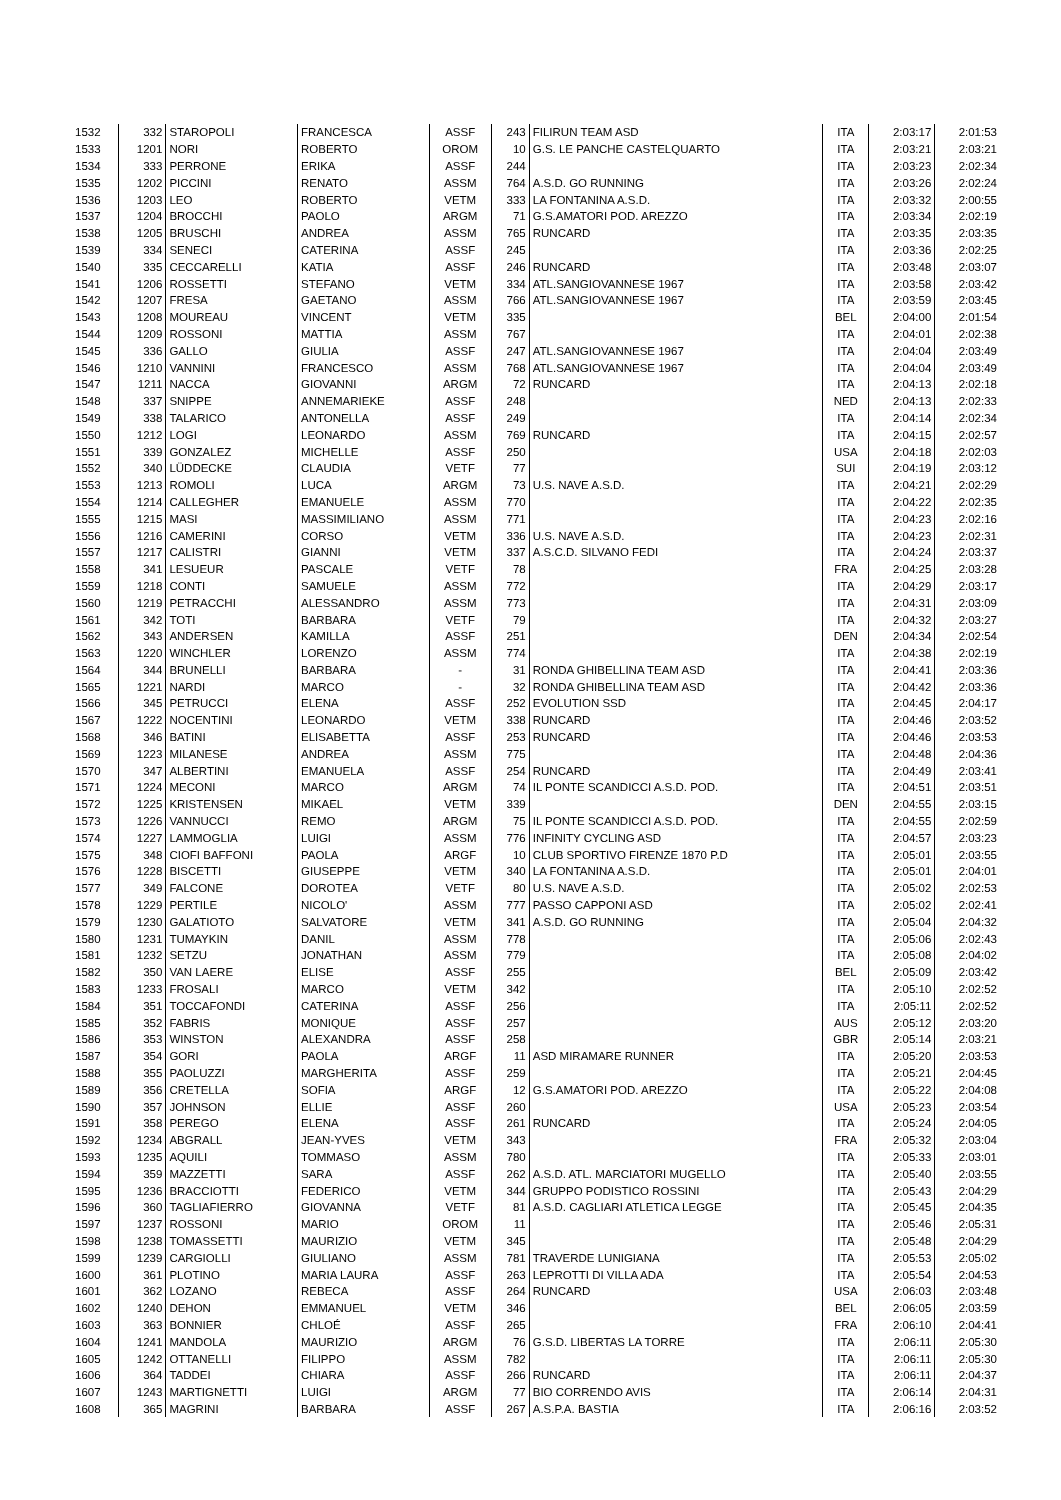| 1532 | 332 | STAROPOLI | FRANCESCA | ASSF | 243 | FILIRUN TEAM ASD | ITA | 2:03:17 | 2:01:53 |
| 1533 | 1201 | NORI | ROBERTO | OROM | 10 | G.S. LE PANCHE CASTELQUARTO | ITA | 2:03:21 | 2:03:21 |
| 1534 | 333 | PERRONE | ERIKA | ASSF | 244 | | ITA | 2:03:23 | 2:02:34 |
| 1535 | 1202 | PICCINI | RENATO | ASSM | 764 | A.S.D. GO RUNNING | ITA | 2:03:26 | 2:02:24 |
| 1536 | 1203 | LEO | ROBERTO | VETM | 333 | LA FONTANINA A.S.D. | ITA | 2:03:32 | 2:00:55 |
| 1537 | 1204 | BROCCHI | PAOLO | ARGM | 71 | G.S.AMATORI POD. AREZZO | ITA | 2:03:34 | 2:02:19 |
| 1538 | 1205 | BRUSCHI | ANDREA | ASSM | 765 | RUNCARD | ITA | 2:03:35 | 2:03:35 |
| 1539 | 334 | SENECI | CATERINA | ASSF | 245 | | ITA | 2:03:36 | 2:02:25 |
| 1540 | 335 | CECCARELLI | KATIA | ASSF | 246 | RUNCARD | ITA | 2:03:48 | 2:03:07 |
| 1541 | 1206 | ROSSETTI | STEFANO | VETM | 334 | ATL.SANGIOVANNESE 1967 | ITA | 2:03:58 | 2:03:42 |
| 1542 | 1207 | FRESA | GAETANO | ASSM | 766 | ATL.SANGIOVANNESE 1967 | ITA | 2:03:59 | 2:03:45 |
| 1543 | 1208 | MOUREAU | VINCENT | VETM | 335 | | BEL | 2:04:00 | 2:01:54 |
| 1544 | 1209 | ROSSONI | MATTIA | ASSM | 767 | | ITA | 2:04:01 | 2:02:38 |
| 1545 | 336 | GALLO | GIULIA | ASSF | 247 | ATL.SANGIOVANNESE 1967 | ITA | 2:04:04 | 2:03:49 |
| 1546 | 1210 | VANNINI | FRANCESCO | ASSM | 768 | ATL.SANGIOVANNESE 1967 | ITA | 2:04:04 | 2:03:49 |
| 1547 | 1211 | NACCA | GIOVANNI | ARGM | 72 | RUNCARD | ITA | 2:04:13 | 2:02:18 |
| 1548 | 337 | SNIPPE | ANNEMARIEKE | ASSF | 248 | | NED | 2:04:13 | 2:02:33 |
| 1549 | 338 | TALARICO | ANTONELLA | ASSF | 249 | | ITA | 2:04:14 | 2:02:34 |
| 1550 | 1212 | LOGI | LEONARDO | ASSM | 769 | RUNCARD | ITA | 2:04:15 | 2:02:57 |
| 1551 | 339 | GONZALEZ | MICHELLE | ASSF | 250 | | USA | 2:04:18 | 2:02:03 |
| 1552 | 340 | LÜDDECKE | CLAUDIA | VETF | 77 | | SUI | 2:04:19 | 2:03:12 |
| 1553 | 1213 | ROMOLI | LUCA | ARGM | 73 | U.S. NAVE A.S.D. | ITA | 2:04:21 | 2:02:29 |
| 1554 | 1214 | CALLEGHER | EMANUELE | ASSM | 770 | | ITA | 2:04:22 | 2:02:35 |
| 1555 | 1215 | MASI | MASSIMILIANO | ASSM | 771 | | ITA | 2:04:23 | 2:02:16 |
| 1556 | 1216 | CAMERINI | CORSO | VETM | 336 | U.S. NAVE A.S.D. | ITA | 2:04:23 | 2:02:31 |
| 1557 | 1217 | CALISTRI | GIANNI | VETM | 337 | A.S.C.D. SILVANO FEDI | ITA | 2:04:24 | 2:03:37 |
| 1558 | 341 | LESUEUR | PASCALE | VETF | 78 | | FRA | 2:04:25 | 2:03:28 |
| 1559 | 1218 | CONTI | SAMUELE | ASSM | 772 | | ITA | 2:04:29 | 2:03:17 |
| 1560 | 1219 | PETRACCHI | ALESSANDRO | ASSM | 773 | | ITA | 2:04:31 | 2:03:09 |
| 1561 | 342 | TOTI | BARBARA | VETF | 79 | | ITA | 2:04:32 | 2:03:27 |
| 1562 | 343 | ANDERSEN | KAMILLA | ASSF | 251 | | DEN | 2:04:34 | 2:02:54 |
| 1563 | 1220 | WINCHLER | LORENZO | ASSM | 774 | | ITA | 2:04:38 | 2:02:19 |
| 1564 | 344 | BRUNELLI | BARBARA | - | 31 | RONDA GHIBELLINA TEAM ASD | ITA | 2:04:41 | 2:03:36 |
| 1565 | 1221 | NARDI | MARCO | - | 32 | RONDA GHIBELLINA TEAM ASD | ITA | 2:04:42 | 2:03:36 |
| 1566 | 345 | PETRUCCI | ELENA | ASSF | 252 | EVOLUTION SSD | ITA | 2:04:45 | 2:04:17 |
| 1567 | 1222 | NOCENTINI | LEONARDO | VETM | 338 | RUNCARD | ITA | 2:04:46 | 2:03:52 |
| 1568 | 346 | BATINI | ELISABETTA | ASSF | 253 | RUNCARD | ITA | 2:04:46 | 2:03:53 |
| 1569 | 1223 | MILANESE | ANDREA | ASSM | 775 | | ITA | 2:04:48 | 2:04:36 |
| 1570 | 347 | ALBERTINI | EMANUELA | ASSF | 254 | RUNCARD | ITA | 2:04:49 | 2:03:41 |
| 1571 | 1224 | MECONI | MARCO | ARGM | 74 | IL PONTE SCANDICCI A.S.D. POD. | ITA | 2:04:51 | 2:03:51 |
| 1572 | 1225 | KRISTENSEN | MIKAEL | VETM | 339 | | DEN | 2:04:55 | 2:03:15 |
| 1573 | 1226 | VANNUCCI | REMO | ARGM | 75 | IL PONTE SCANDICCI A.S.D. POD. | ITA | 2:04:55 | 2:02:59 |
| 1574 | 1227 | LAMMOGLIA | LUIGI | ASSM | 776 | INFINITY CYCLING ASD | ITA | 2:04:57 | 2:03:23 |
| 1575 | 348 | CIOFI BAFFONI | PAOLA | ARGF | 10 | CLUB SPORTIVO FIRENZE 1870 P.D | ITA | 2:05:01 | 2:03:55 |
| 1576 | 1228 | BISCETTI | GIUSEPPE | VETM | 340 | LA FONTANINA A.S.D. | ITA | 2:05:01 | 2:04:01 |
| 1577 | 349 | FALCONE | DOROTEA | VETF | 80 | U.S. NAVE A.S.D. | ITA | 2:05:02 | 2:02:53 |
| 1578 | 1229 | PERTILE | NICOLO' | ASSM | 777 | PASSO CAPPONI ASD | ITA | 2:05:02 | 2:02:41 |
| 1579 | 1230 | GALATIOTO | SALVATORE | VETM | 341 | A.S.D. GO RUNNING | ITA | 2:05:04 | 2:04:32 |
| 1580 | 1231 | TUMAYKIN | DANIL | ASSM | 778 | | ITA | 2:05:06 | 2:02:43 |
| 1581 | 1232 | SETZU | JONATHAN | ASSM | 779 | | ITA | 2:05:08 | 2:04:02 |
| 1582 | 350 | VAN LAERE | ELISE | ASSF | 255 | | BEL | 2:05:09 | 2:03:42 |
| 1583 | 1233 | FROSALI | MARCO | VETM | 342 | | ITA | 2:05:10 | 2:02:52 |
| 1584 | 351 | TOCCAFONDI | CATERINA | ASSF | 256 | | ITA | 2:05:11 | 2:02:52 |
| 1585 | 352 | FABRIS | MONIQUE | ASSF | 257 | | AUS | 2:05:12 | 2:03:20 |
| 1586 | 353 | WINSTON | ALEXANDRA | ASSF | 258 | | GBR | 2:05:14 | 2:03:21 |
| 1587 | 354 | GORI | PAOLA | ARGF | 11 | ASD MIRAMARE RUNNER | ITA | 2:05:20 | 2:03:53 |
| 1588 | 355 | PAOLUZZI | MARGHERITA | ASSF | 259 | | ITA | 2:05:21 | 2:04:45 |
| 1589 | 356 | CRETELLA | SOFIA | ARGF | 12 | G.S.AMATORI POD. AREZZO | ITA | 2:05:22 | 2:04:08 |
| 1590 | 357 | JOHNSON | ELLIE | ASSF | 260 | | USA | 2:05:23 | 2:03:54 |
| 1591 | 358 | PEREGO | ELENA | ASSF | 261 | RUNCARD | ITA | 2:05:24 | 2:04:05 |
| 1592 | 1234 | ABGRALL | JEAN-YVES | VETM | 343 | | FRA | 2:05:32 | 2:03:04 |
| 1593 | 1235 | AQUILI | TOMMASO | ASSM | 780 | | ITA | 2:05:33 | 2:03:01 |
| 1594 | 359 | MAZZETTI | SARA | ASSF | 262 | A.S.D. ATL. MARCIATORI MUGELLO | ITA | 2:05:40 | 2:03:55 |
| 1595 | 1236 | BRACCIOTTI | FEDERICO | VETM | 344 | GRUPPO PODISTICO ROSSINI | ITA | 2:05:43 | 2:04:29 |
| 1596 | 360 | TAGLIAFIERRO | GIOVANNA | VETF | 81 | A.S.D. CAGLIARI ATLETICA LEGGE | ITA | 2:05:45 | 2:04:35 |
| 1597 | 1237 | ROSSONI | MARIO | OROM | 11 | | ITA | 2:05:46 | 2:05:31 |
| 1598 | 1238 | TOMASSETTI | MAURIZIO | VETM | 345 | | ITA | 2:05:48 | 2:04:29 |
| 1599 | 1239 | CARGIOLLI | GIULIANO | ASSM | 781 | TRAVERDE LUNIGIANA | ITA | 2:05:53 | 2:05:02 |
| 1600 | 361 | PLOTINO | MARIA LAURA | ASSF | 263 | LEPROTTI DI VILLA ADA | ITA | 2:05:54 | 2:04:53 |
| 1601 | 362 | LOZANO | REBECA | ASSF | 264 | RUNCARD | USA | 2:06:03 | 2:03:48 |
| 1602 | 1240 | DEHON | EMMANUEL | VETM | 346 | | BEL | 2:06:05 | 2:03:59 |
| 1603 | 363 | BONNIER | CHLOÉ | ASSF | 265 | | FRA | 2:06:10 | 2:04:41 |
| 1604 | 1241 | MANDOLA | MAURIZIO | ARGM | 76 | G.S.D. LIBERTAS LA TORRE | ITA | 2:06:11 | 2:05:30 |
| 1605 | 1242 | OTTANELLI | FILIPPO | ASSM | 782 | | ITA | 2:06:11 | 2:05:30 |
| 1606 | 364 | TADDEI | CHIARA | ASSF | 266 | RUNCARD | ITA | 2:06:11 | 2:04:37 |
| 1607 | 1243 | MARTIGNETTI | LUIGI | ARGM | 77 | BIO CORRENDO AVIS | ITA | 2:06:14 | 2:04:31 |
| 1608 | 365 | MAGRINI | BARBARA | ASSF | 267 | A.S.P.A. BASTIA | ITA | 2:06:16 | 2:03:52 |